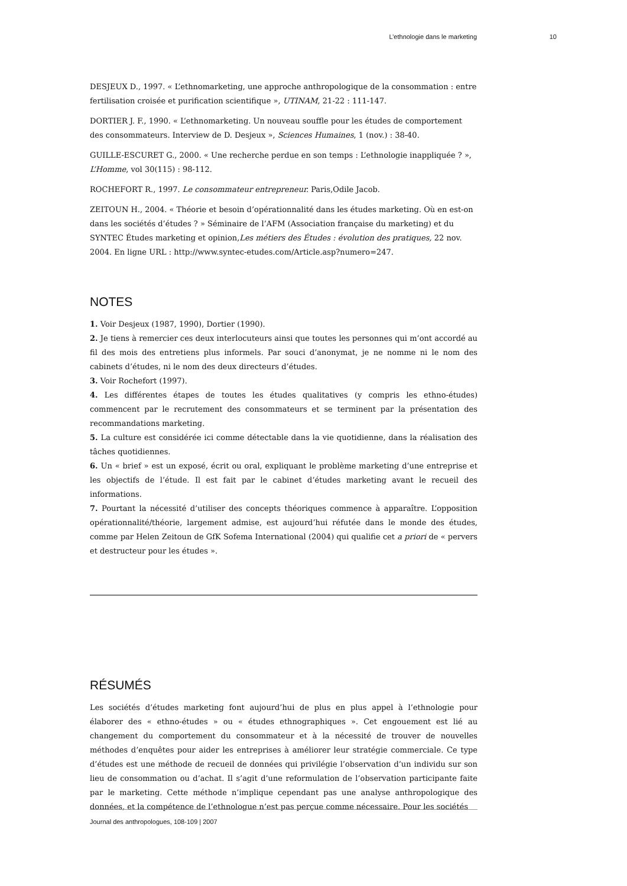L’ethnologie dans le marketing 10
DESJEUX D., 1997. « L’ethnomarketing, une approche anthropologique de la consommation : entre fertilisation croisée et purification scientifique », UTINAM, 21-22 : 111-147.
DORTIER J. F., 1990. « L’ethnomarketing. Un nouveau souffle pour les études de comportement des consommateurs. Interview de D. Desjeux », Sciences Humaines, 1 (nov.) : 38-40.
GUILLE-ESCURET G., 2000. « Une recherche perdue en son temps : L’ethnologie inappliquée ? », L’Homme, vol 30(115) : 98-112.
ROCHEFORT R., 1997. Le consommateur entrepreneur. Paris,Odile Jacob.
ZEITOUN H., 2004. « Théorie et besoin d’opérationnalité dans les études marketing. Où en est-on dans les sociétés d’études ? » Séminaire de l’AFM (Association française du marketing) et du SYNTEC Études marketing et opinion,Les métiers des Études : évolution des pratiques, 22 nov. 2004. En ligne URL : http://www.syntec-etudes.com/Article.asp?numero=247.
NOTES
1. Voir Desjeux (1987, 1990), Dortier (1990).
2. Je tiens à remercier ces deux interlocuteurs ainsi que toutes les personnes qui m’ont accordé au fil des mois des entretiens plus informels. Par souci d’anonymat, je ne nomme ni le nom des cabinets d’études, ni le nom des deux directeurs d’études.
3. Voir Rochefort (1997).
4. Les différentes étapes de toutes les études qualitatives (y compris les ethno-études) commencent par le recrutement des consommateurs et se terminent par la présentation des recommandations marketing.
5. La culture est considérée ici comme détectable dans la vie quotidienne, dans la réalisation des tâches quotidiennes.
6. Un « brief » est un exposé, écrit ou oral, expliquant le problème marketing d’une entreprise et les objectifs de l’étude. Il est fait par le cabinet d’études marketing avant le recueil des informations.
7. Pourtant la nécessité d’utiliser des concepts théoriques commence à apparaître. L’opposition opérationnalité/théorie, largement admise, est aujourd’hui réfutée dans le monde des études, comme par Helen Zeitoun de GfK Sofema International (2004) qui qualifie cet a priori de « pervers et destructeur pour les études ».
RÉSUMÉS
Les sociétés d’études marketing font aujourd’hui de plus en plus appel à l’ethnologie pour élaborer des « ethno-études » ou « études ethnographiques ». Cet engouement est lié au changement du comportement du consommateur et à la nécessité de trouver de nouvelles méthodes d’enquêtes pour aider les entreprises à améliorer leur stratégie commerciale. Ce type d’études est une méthode de recueil de données qui privilégie l’observation d’un individu sur son lieu de consommation ou d’achat. Il s’agit d’une reformulation de l’observation participante faite par le marketing. Cette méthode n’implique cependant pas une analyse anthropologique des données, et la compétence de l’ethnologue n’est pas perçue comme nécessaire. Pour les sociétés
Journal des anthropologues, 108-109 | 2007